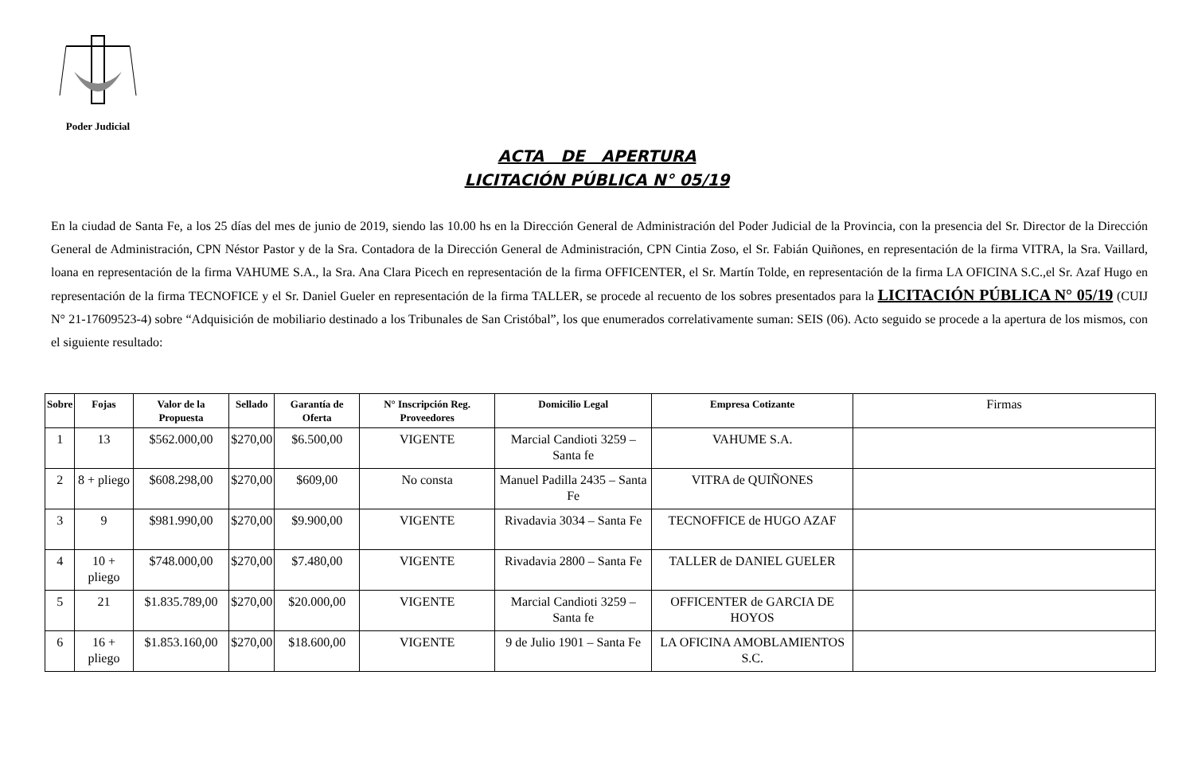Poder Judicial
ACTA DE APERTURA
LICITACIÓN PÚBLICA N° 05/19
En la ciudad de Santa Fe, a los 25 días del mes de junio de 2019, siendo las 10.00 hs en la Dirección General de Administración del Poder Judicial de la Provincia, con la presencia del Sr. Director de la Dirección General de Administración, CPN Néstor Pastor y de la Sra. Contadora de la Dirección General de Administración, CPN Cintia Zoso, el Sr. Fabián Quiñones, en representación de la firma VITRA, la Sra. Vaillard, loana en representación de la firma VAHUME S.A., la Sra. Ana Clara Picech en representación de la firma OFFICENTER, el Sr. Martín Tolde, en representación de la firma LA OFICINA S.C.,el Sr. Azaf Hugo en representación de la firma TECNOFICE y el Sr. Daniel Gueler en representación de la firma TALLER, se procede al recuento de los sobres presentados para la LICITACIÓN PÚBLICA N° 05/19 (CUIJ N° 21-17609523-4) sobre “Adquisición de mobiliario destinado a los Tribunales de San Cristóbal”, los que enumerados correlativamente suman: SEIS (06). Acto seguido se procede a la apertura de los mismos, con el siguiente resultado:
| Sobre | Fojas | Valor de la Propuesta | Sellado | Garantía de Oferta | N° Inscripción Reg. Proveedores | Domicilio Legal | Empresa Cotizante | Firmas |
| --- | --- | --- | --- | --- | --- | --- | --- | --- |
| 1 | 13 | $562.000,00 | $270,00 | $6.500,00 | VIGENTE | Marcial Candioti 3259 – Santa fe | VAHUME S.A. | |
| 2 | 8 + pliego | $608.298,00 | $270,00 | $609,00 | No consta | Manuel Padilla 2435 – Santa Fe | VITRA de QUIÑONES | |
| 3 | 9 | $981.990,00 | $270,00 | $9.900,00 | VIGENTE | Rivadavia 3034 – Santa Fe | TECNOFFICE de HUGO AZAF | |
| 4 | 10 + pliego | $748.000,00 | $270,00 | $7.480,00 | VIGENTE | Rivadavia 2800 – Santa Fe | TALLER de DANIEL GUELER | |
| 5 | 21 | $1.835.789,00 | $270,00 | $20.000,00 | VIGENTE | Marcial Candioti 3259 – Santa fe | OFFICENTER de GARCIA DE HOYOS | |
| 6 | 16 + pliego | $1.853.160,00 | $270,00 | $18.600,00 | VIGENTE | 9 de Julio 1901 – Santa Fe | LA OFICINA AMOBLAMIENTOS S.C. | |